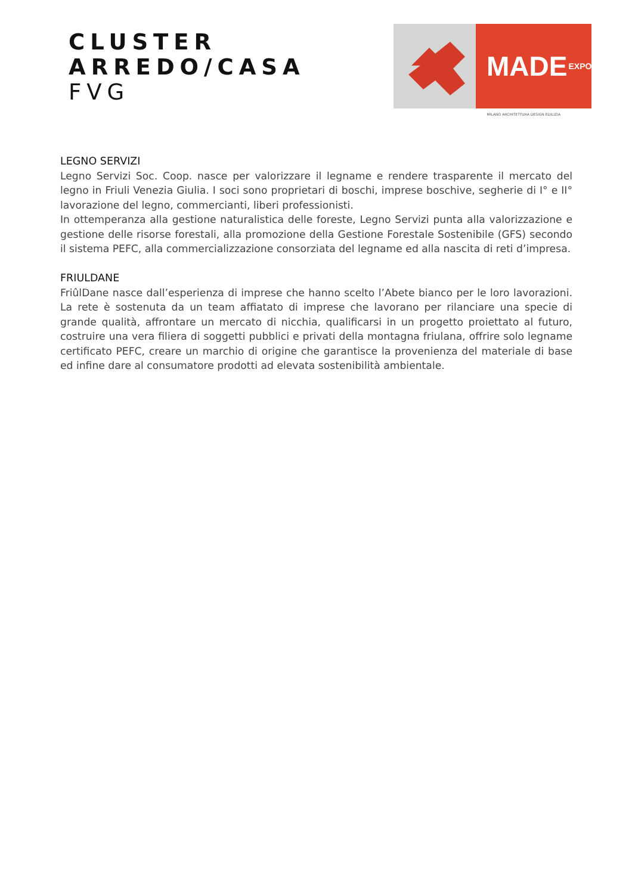CLUSTER
ARREDO/CASA
FVG
MADE EXPO
MILANO ARCHITETTURA DESIGN EDILIZIA
LEGNO SERVIZI
Legno Servizi Soc. Coop. nasce per valorizzare il legname e rendere trasparente il mercato del legno in Friuli Venezia Giulia. I soci sono proprietari di boschi, imprese boschive, segherie di I° e II° lavorazione del legno, commercianti, liberi professionisti.
In ottemperanza alla gestione naturalistica delle foreste, Legno Servizi punta alla valorizzazione e gestione delle risorse forestali, alla promozione della Gestione Forestale Sostenibile (GFS) secondo il sistema PEFC, alla commercializzazione consorziata del legname ed alla nascita di reti d’impresa.
FRIULDANE
FriûlDane nasce dall’esperienza di imprese che hanno scelto l’Abete bianco per le loro lavorazioni. La rete è sostenuta da un team affiatato di imprese che lavorano per rilanciare una specie di grande qualità, affrontare un mercato di nicchia, qualificarsi in un progetto proiettato al futuro, costruire una vera filiera di soggetti pubblici e privati della montagna friulana, offrire solo legname certificato PEFC, creare un marchio di origine che garantisce la provenienza del materiale di base ed infine dare al consumatore prodotti ad elevata sostenibilità ambientale.